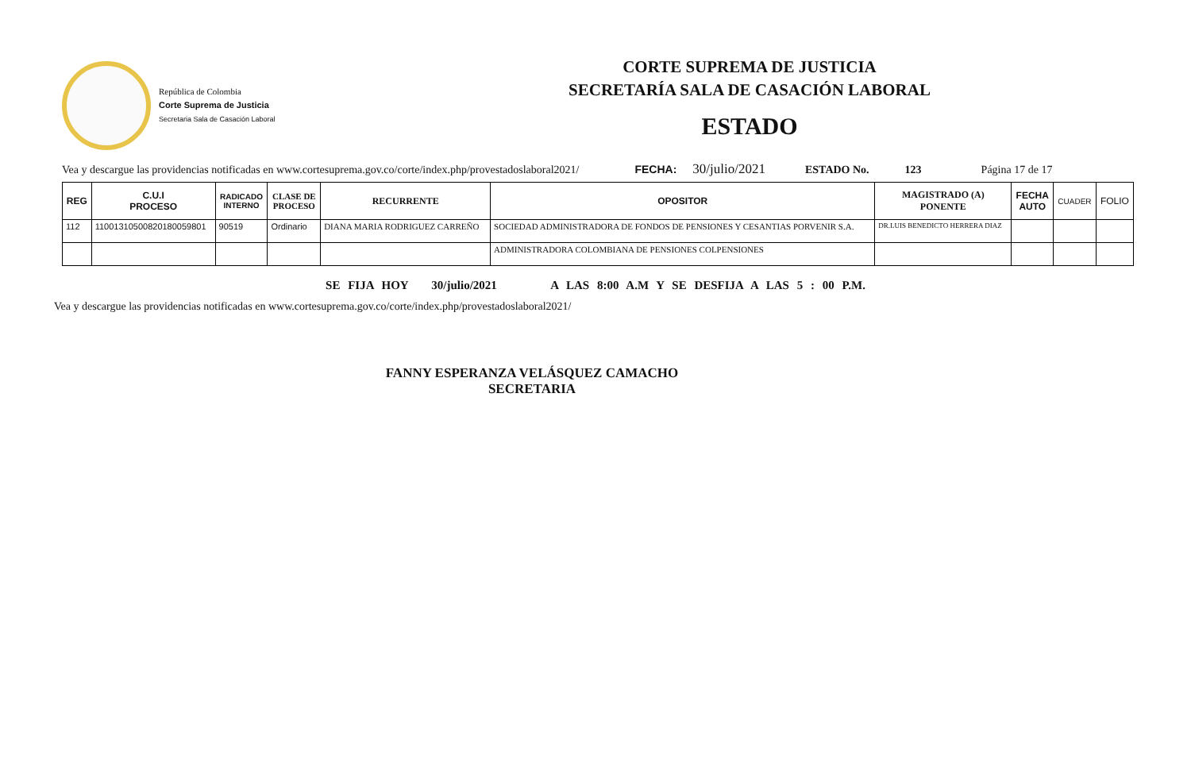República de Colombia
Corte Suprema de Justicia
Secretaria Sala de Casación Laboral
CORTE SUPREMA DE JUSTICIA
SECRETARÍA SALA DE CASACIÓN LABORAL
ESTADO
Vea y descargue las providencias notificadas en www.cortesuprema.gov.co/corte/index.php/provestadoslaboral2021/ FECHA: 30/julio/2021 ESTADO No. 123 Página 17 de 17
| REG | C.U.I PROCESO | RADICADO INTERNO | CLASE DE PROCESO | RECURRENTE | OPOSITOR | MAGISTRADO (A) PONENTE | FECHA AUTO | CUADER | FOLIO |
| --- | --- | --- | --- | --- | --- | --- | --- | --- | --- |
| 112 | 11001310500820180059801 | 90519 | Ordinario | DIANA MARIA RODRIGUEZ CARREÑO | SOCIEDAD ADMINISTRADORA DE FONDOS DE PENSIONES Y CESANTIAS PORVENIR S.A. | DR.LUIS BENEDICTO HERRERA DIAZ | | | |
| | | | | | ADMINISTRADORA COLOMBIANA DE PENSIONES COLPENSIONES | | | | |
SE FIJA HOY 30/julio/2021 A LAS 8:00 A.M Y SE DESFIJA A LAS 5 : 00 P.M.
Vea y descargue las providencias notificadas en www.cortesuprema.gov.co/corte/index.php/provestadoslaboral2021/
FANNY ESPERANZA VELÁSQUEZ CAMACHO
SECRETARIA